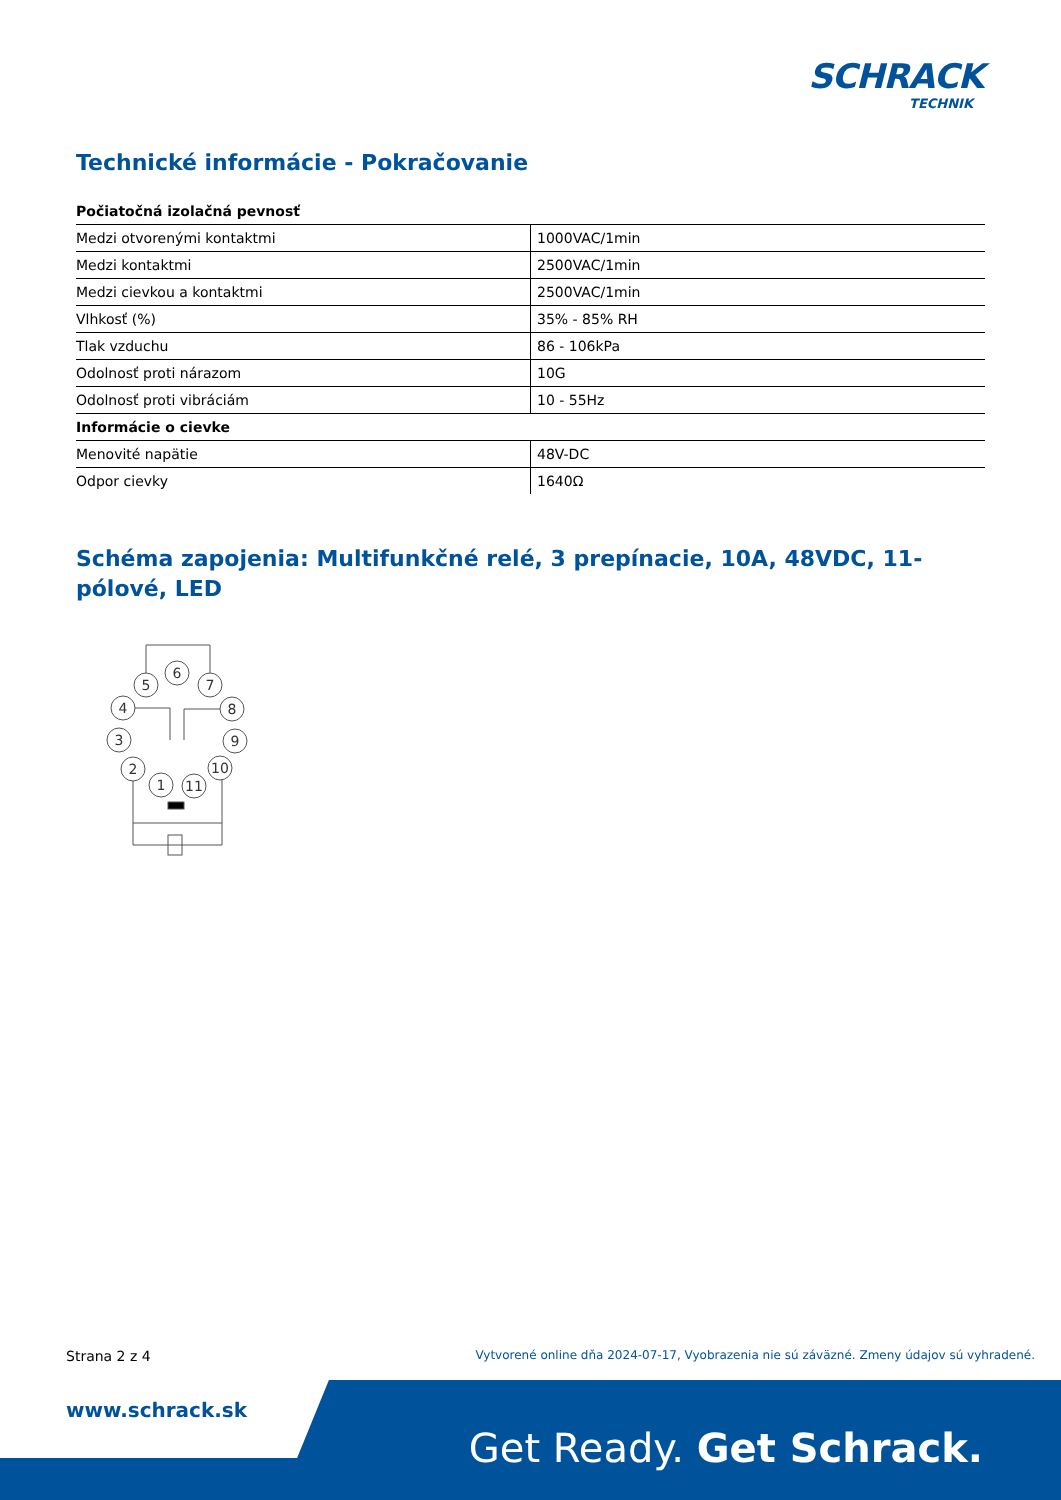SCHRACK
TECHNIK
Technické informácie - Pokračovanie
| Počiatočná izolačná pevnosť | |
| Medzi otvorenými kontaktmi | 1000VAC/1min |
| Medzi kontaktmi | 2500VAC/1min |
| Medzi cievkou a kontaktmi | 2500VAC/1min |
| Vlhkosť (%) | 35% - 85% RH |
| Tlak vzduchu | 86 - 106kPa |
| Odolnosť proti nárazom | 10G |
| Odolnosť proti vibráciám | 10 - 55Hz |
| Informácie o cievke | |
| Menovité napätie | 48V-DC |
| Odpor cievky | 1640Ω |
Schéma zapojenia: Multifunkčné relé, 3 prepínacie, 10A, 48VDC, 11-pólové, LED
5
6
7
4
8
3
9
2
10
1
11
Strana 2 z 4
Vytvorené online dňa 2024-07-17, Vyobrazenia nie sú záväzné. Zmeny údajov sú vyhradené.
www.schrack.sk
Get Ready. Get Schrack.